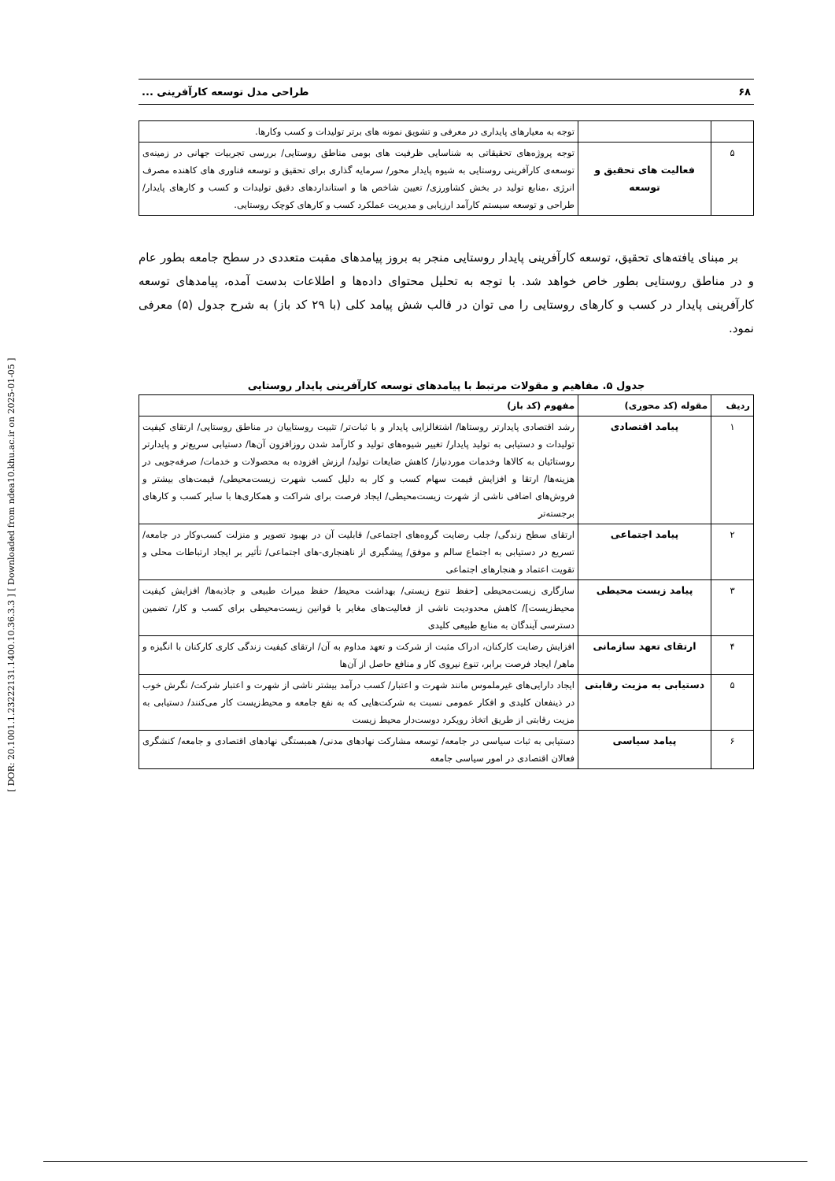[ DOR: 20.1001.1.23222131.1400.10.36.3.3 ] [ Downloaded from ndea10.khu.ac.ir on 2025-01-05 ]
۶۸ طراحی مدل توسعه کارآفرینی ...
| | | توجه به معیارهای پایداری در معرفی و تشویق نمونه های برتر تولیدات و کسب وکارها. |
| ۵ | فعالیت های تحقیق و توسعه | توجه پروژه‌های تحقیقاتی به شناسایی ظرفیت های بومی مناطق روستایی/ بررسی تجربیات جهانی در زمینه‌ی توسعه‌ی کارآفرینی روستایی به شیوه پایدار محور/ سرمایه گذاری برای تحقیق و توسعه فناوری های کاهنده مصرف انرژی ،منابع تولید در بخش کشاورزی/ تعیین شاخص ها و استانداردهای دقیق تولیدات و کسب و کارهای پایدار/ طراحی و توسعه سیستم کارآمد ارزیابی و مدیریت عملکرد کسب و کارهای کوچک روستایی. |
بر مبنای یافته‌های تحقیق، توسعه کارآفرینی پایدار روستایی منجر به بروز پیامدهای مقبت متعددی در سطح جامعه بطور عام و در مناطق روستایی بطور خاص خواهد شد. با توجه به تحلیل محتوای داده‌ها و اطلاعات بدست آمده، پیامدهای توسعه کارآفرینی پایدار در کسب و کارهای روستایی را می توان در قالب شش پیامد کلی (با ۲۹ کد باز) به شرح جدول (۵) معرفی نمود.
جدول ۵. مفاهیم و مقولات مرتبط با پیامدهای توسعه کارآفرینی پایدار روستایی
| ردیف | مقوله (کد محوری) | مفهوم (کد باز) |
| --- | --- | --- |
| ۱ | پیامد اقتصادی | رشد اقتصادی پایدارتر روستاها/ اشتغالزایی پایدار و با ثبات‌تر/ تثبیت روستاییان در مناطق روستایی/ ارتقای کیفیت تولیدات و دستیابی به تولید پایدار/ تغییر شیوه‌های تولید و کارآمد شدن روزافزون آن‌ها/ دستیابی سریع‌تر و پایدارتر روستائیان به کالاها وخدمات موردنیاز/ کاهش ضایعات تولید/ ارزش افزوده به محصولات و خدمات/ صرفه‌جویی در هزینه‌ها/ ارتقا و افزایش قیمت سهام کسب و کار به دلیل کسب شهرت زیست‌محیطی/ قیمت‌های بیشتر و فروش‌های اضافی ناشی از شهرت زیست‌محیطی/ ایجاد فرصت برای شراکت و همکاری‌ها با سایر کسب و کارهای برجسته‌تر |
| ۲ | پیامد اجتماعی | ارتقای سطح زندگی/ جلب رضایت گروه‌های اجتماعی/ قابلیت آن در بهبود تصویر و منزلت کسب‌وکار در جامعه/ تسریع در دستیابی به اجتماع سالم و موفق/ پیشگیری از ناهنجاری-های اجتماعی/ تأثیر بر ایجاد ارتباطات محلی و تقویت اعتماد و هنجارهای اجتماعی |
| ۳ | پیامد زیست محیطی | سازگاری زیست‌محیطی [حفظ تنوع زیستی/ بهداشت محیط/ حفظ میراث طبیعی و جاذبه‌ها/ افزایش کیفیت محیط‌زیست]/ کاهش محدودیت ناشی از فعالیت‌های مغایر با قوانین زیست‌محیطی برای کسب و کار/ تضمین دسترسی آیندگان به منابع طبیعی کلیدی |
| ۴ | ارتقای تعهد سازمانی | افزایش رضایت کارکنان، ادراک مثبت از شرکت و تعهد مداوم به آن/ ارتقای کیفیت زندگی کاری کارکنان با انگیزه و ماهر/ ایجاد فرصت برابر، تنوع نیروی کار و منافع حاصل از آن‌ها |
| ۵ | دستیابی به مزیت رقابتی | ایجاد دارایی‌های غیرملموس مانند شهرت و اعتبار/ کسب درآمد بیشتر ناشی از شهرت و اعتبار شرکت/ نگرش خوب در ذینفعان کلیدی و افکار عمومی نسبت به شرکت‌هایی که به نفع جامعه و محیط‌زیست کار می‌کنند/ دستیابی به مزیت رقابتی از طریق اتخاذ رویکرد دوست‌دار محیط زیست |
| ۶ | پیامد سیاسی | دستیابی به ثبات سیاسی در جامعه/ توسعه مشارکت نهادهای مدنی/ همبستگی نهادهای اقتصادی و جامعه/ کنشگری فعالان اقتصادی در امور سیاسی جامعه |